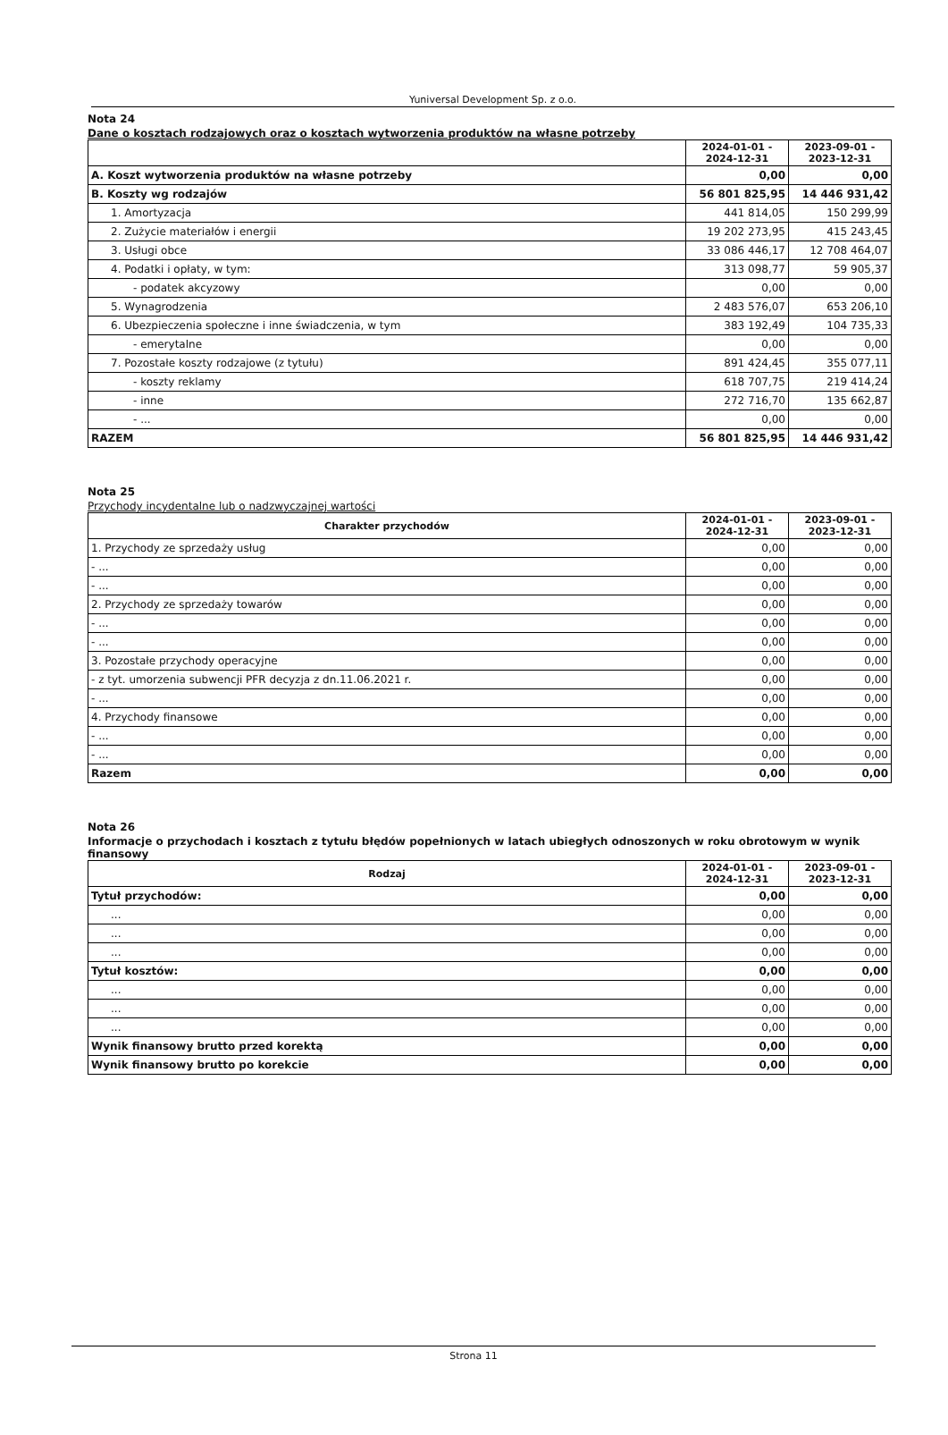Yuniversal Development Sp. z o.o.
Nota 24
Dane o kosztach rodzajowych oraz o kosztach wytworzenia produktów na własne potrzeby
| | 2024-01-01 - 2024-12-31 | 2023-09-01 - 2023-12-31 |
| --- | --- | --- |
| A. Koszt wytworzenia produktów na własne potrzeby | 0,00 | 0,00 |
| B. Koszty wg rodzajów | 56 801 825,95 | 14 446 931,42 |
| 1. Amortyzacja | 441 814,05 | 150 299,99 |
| 2. Zużycie materiałów i energii | 19 202 273,95 | 415 243,45 |
| 3. Usługi obce | 33 086 446,17 | 12 708 464,07 |
| 4. Podatki i opłaty, w tym: | 313 098,77 | 59 905,37 |
| - podatek akcyzowy | 0,00 | 0,00 |
| 5. Wynagrodzenia | 2 483 576,07 | 653 206,10 |
| 6. Ubezpieczenia społeczne i inne świadczenia, w tym | 383 192,49 | 104 735,33 |
| - emerytalne | 0,00 | 0,00 |
| 7. Pozostałe koszty rodzajowe (z tytułu) | 891 424,45 | 355 077,11 |
| - koszty reklamy | 618 707,75 | 219 414,24 |
| - inne | 272 716,70 | 135 662,87 |
| - ... | 0,00 | 0,00 |
| RAZEM | 56 801 825,95 | 14 446 931,42 |
Nota 25
Przychody incydentalne lub o nadzwyczajnej wartości
| Charakter przychodów | 2024-01-01 - 2024-12-31 | 2023-09-01 - 2023-12-31 |
| --- | --- | --- |
| 1. Przychody ze sprzedaży usług | 0,00 | 0,00 |
| - ... | 0,00 | 0,00 |
| - ... | 0,00 | 0,00 |
| 2. Przychody ze sprzedaży towarów | 0,00 | 0,00 |
| - ... | 0,00 | 0,00 |
| - ... | 0,00 | 0,00 |
| 3. Pozostałe przychody operacyjne | 0,00 | 0,00 |
| - z tyt. umorzenia subwencji PFR decyzja z dn.11.06.2021 r. | 0,00 | 0,00 |
| - ... | 0,00 | 0,00 |
| 4. Przychody finansowe | 0,00 | 0,00 |
| - ... | 0,00 | 0,00 |
| - ... | 0,00 | 0,00 |
| Razem | 0,00 | 0,00 |
Nota 26
Informacje o przychodach i kosztach z tytułu błędów popełnionych w latach ubiegłych odnoszonych w roku obrotowym w wynik finansowy
| Rodzaj | 2024-01-01 - 2024-12-31 | 2023-09-01 - 2023-12-31 |
| --- | --- | --- |
| Tytuł przychodów: | 0,00 | 0,00 |
| ... | 0,00 | 0,00 |
| ... | 0,00 | 0,00 |
| ... | 0,00 | 0,00 |
| Tytuł kosztów: | 0,00 | 0,00 |
| ... | 0,00 | 0,00 |
| ... | 0,00 | 0,00 |
| ... | 0,00 | 0,00 |
| Wynik finansowy brutto przed korektą | 0,00 | 0,00 |
| Wynik finansowy brutto po korekcie | 0,00 | 0,00 |
Strona 11